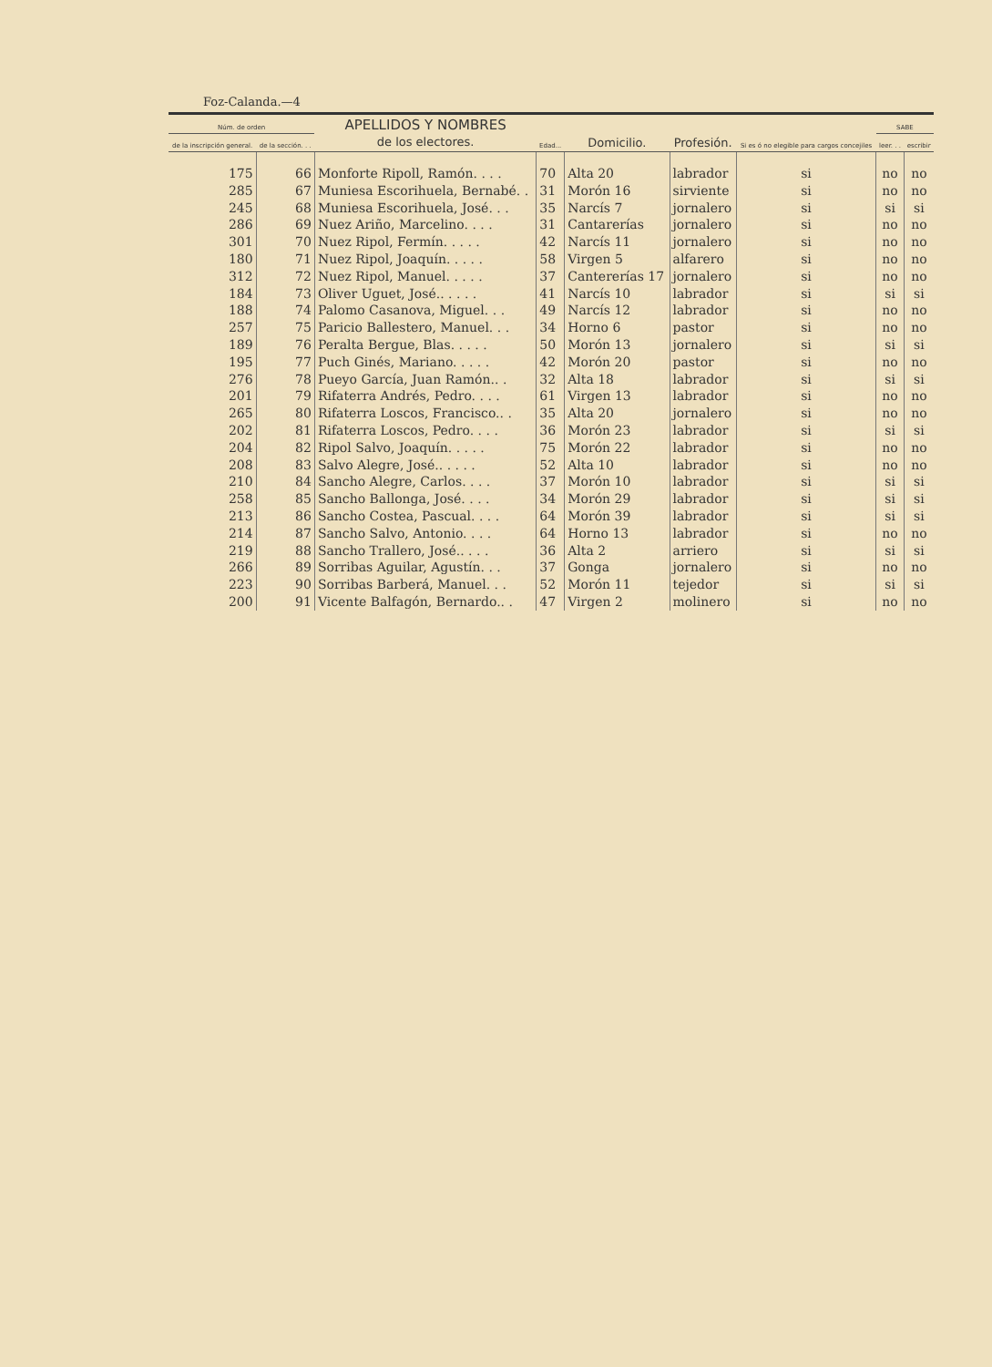Foz-Calanda.—4
| Núm. de orden | | APELLIDOS Y NOMBRES de los electores. | Edad... | Domicilio. | Profesión. | Si es ó no elegible para cargos concejiles | SABE | |
| --- | --- | --- | --- | --- | --- | --- | --- | --- |
| de la inscripción general. | de la sección. . . | | | | | | leer. . . | escribir |
| 175 | 66 | Monforte Ripoll, Ramón. . . . | 70 | Alta 20 | labrador | si | no | no |
| 285 | 67 | Muniesa Escorihuela, Bernabé. . | 31 | Morón 16 | sirviente | si | no | no |
| 245 | 68 | Muniesa Escorihuela, José. . . | 35 | Narcís 7 | jornalero | si | si | si |
| 286 | 69 | Nuez Ariño, Marcelino. . . . | 31 | Cantarerías | jornalero | si | no | no |
| 301 | 70 | Nuez Ripol, Fermín. . . . . | 42 | Narcís 11 | jornalero | si | no | no |
| 180 | 71 | Nuez Ripol, Joaquín. . . . . | 58 | Virgen 5 | alfarero | si | no | no |
| 312 | 72 | Nuez Ripol, Manuel. . . . . | 37 | Cantererías 17 | jornalero | si | no | no |
| 184 | 73 | Oliver Uguet, José.. . . . . | 41 | Narcís 10 | labrador | si | si | si |
| 188 | 74 | Palomo Casanova, Miguel. . . | 49 | Narcís 12 | labrador | si | no | no |
| 257 | 75 | Paricio Ballestero, Manuel. . . | 34 | Horno 6 | pastor | si | no | no |
| 189 | 76 | Peralta Bergue, Blas. . . . . | 50 | Morón 13 | jornalero | si | si | si |
| 195 | 77 | Puch Ginés, Mariano. . . . . | 42 | Morón 20 | pastor | si | no | no |
| 276 | 78 | Pueyo García, Juan Ramón.. . | 32 | Alta 18 | labrador | si | si | si |
| 201 | 79 | Rifaterra Andrés, Pedro. . . . | 61 | Virgen 13 | labrador | si | no | no |
| 265 | 80 | Rifaterra Loscos, Francisco.. . | 35 | Alta 20 | jornalero | si | no | no |
| 202 | 81 | Rifaterra Loscos, Pedro. . . . | 36 | Morón 23 | labrador | si | si | si |
| 204 | 82 | Ripol Salvo, Joaquín. . . . . | 75 | Morón 22 | labrador | si | no | no |
| 208 | 83 | Salvo Alegre, José.. . . . . | 52 | Alta 10 | labrador | si | no | no |
| 210 | 84 | Sancho Alegre, Carlos. . . . | 37 | Morón 10 | labrador | si | si | si |
| 258 | 85 | Sancho Ballonga, José. . . . | 34 | Morón 29 | labrador | si | si | si |
| 213 | 86 | Sancho Costea, Pascual. . . . | 64 | Morón 39 | labrador | si | si | si |
| 214 | 87 | Sancho Salvo, Antonio. . . . | 64 | Horno 13 | labrador | si | no | no |
| 219 | 88 | Sancho Trallero, José.. . . . | 36 | Alta 2 | arriero | si | si | si |
| 266 | 89 | Sorribas Aguilar, Agustín. . . | 37 | Gonga | jornalero | si | no | no |
| 223 | 90 | Sorribas Barberá, Manuel. . . | 52 | Morón 11 | tejedor | si | si | si |
| 200 | 91 | Vicente Balfagón, Bernardo.. . | 47 | Virgen 2 | molinero | si | no | no |